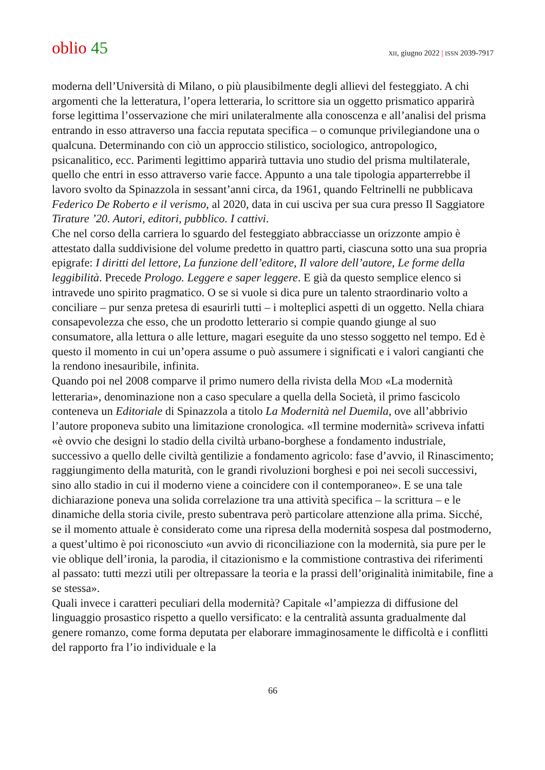oblio 45
XII, giugno 2022 | ISSN 2039-7917
moderna dell’Università di Milano, o più plausibilmente degli allievi del festeggiato. A chi argomenti che la letteratura, l’opera letteraria, lo scrittore sia un oggetto prismatico apparirà forse legittima l’osservazione che miri unilateralmente alla conoscenza e all’analisi del prisma entrando in esso attraverso una faccia reputata specifica – o comunque privilegiandone una o qualcuna. Determinando con ciò un approccio stilistico, sociologico, antropologico, psicanalitico, ecc. Parimenti legittimo apparirà tuttavia uno studio del prisma multilaterale, quello che entri in esso attraverso varie facce. Appunto a una tale tipologia apparterrebbe il lavoro svolto da Spinazzola in sessant’anni circa, da 1961, quando Feltrinelli ne pubblicava Federico De Roberto e il verismo, al 2020, data in cui usciva per sua cura presso Il Saggiatore Tirature ’20. Autori, editori, pubblico. I cattivi.
Che nel corso della carriera lo sguardo del festeggiato abbracciasse un orizzonte ampio è attestato dalla suddivisione del volume predetto in quattro parti, ciascuna sotto una sua propria epigrafe: I diritti del lettore, La funzione dell’editore, Il valore dell’autore, Le forme della leggibilità. Precede Prologo. Leggere e saper leggere. E già da questo semplice elenco si intravede uno spirito pragmatico. O se si vuole si dica pure un talento straordinario volto a conciliare – pur senza pretesa di esaurirli tutti – i molteplici aspetti di un oggetto. Nella chiara consapevolezza che esso, che un prodotto letterario si compie quando giunge al suo consumatore, alla lettura o alle letture, magari eseguite da uno stesso soggetto nel tempo. Ed è questo il momento in cui un’opera assume o può assumere i significati e i valori cangianti che la rendono inesauribile, infinita.
Quando poi nel 2008 comparve il primo numero della rivista della MOD «La modernità letteraria», denominazione non a caso speculare a quella della Società, il primo fascicolo conteneva un Editoriale di Spinazzola a titolo La Modernità nel Duemila, ove all’abbrivio l’autore proponeva subito una limitazione cronologica. «Il termine modernità» scriveva infatti «è ovvio che designi lo stadio della civiltà urbano-borghese a fondamento industriale, successivo a quello delle civiltà gentilizie a fondamento agricolo: fase d’avvio, il Rinascimento; raggiungimento della maturità, con le grandi rivoluzioni borghesi e poi nei secoli successivi, sino allo stadio in cui il moderno viene a coincidere con il contemporaneo». E se una tale dichiarazione poneva una solida correlazione tra una attività specifica – la scrittura – e le dinamiche della storia civile, presto subentrava però particolare attenzione alla prima. Sicché, se il momento attuale è considerato come una ripresa della modernità sospesa dal postmoderno, a quest’ultimo è poi riconosciuto «un avvio di riconciliazione con la modernità, sia pure per le vie oblique dell’ironia, la parodia, il citazionismo e la commistione contrastiva dei riferimenti al passato: tutti mezzi utili per oltrepassare la teoria e la prassi dell’originalità inimitabile, fine a se stessa».
Quali invece i caratteri peculiari della modernità? Capitale «l’ampiezza di diffusione del linguaggio prosastico rispetto a quello versificato: e la centralità assunta gradualmente dal genere romanzo, come forma deputata per elaborare immaginosamente le difficoltà e i conflitti del rapporto fra l’io individuale e la
66